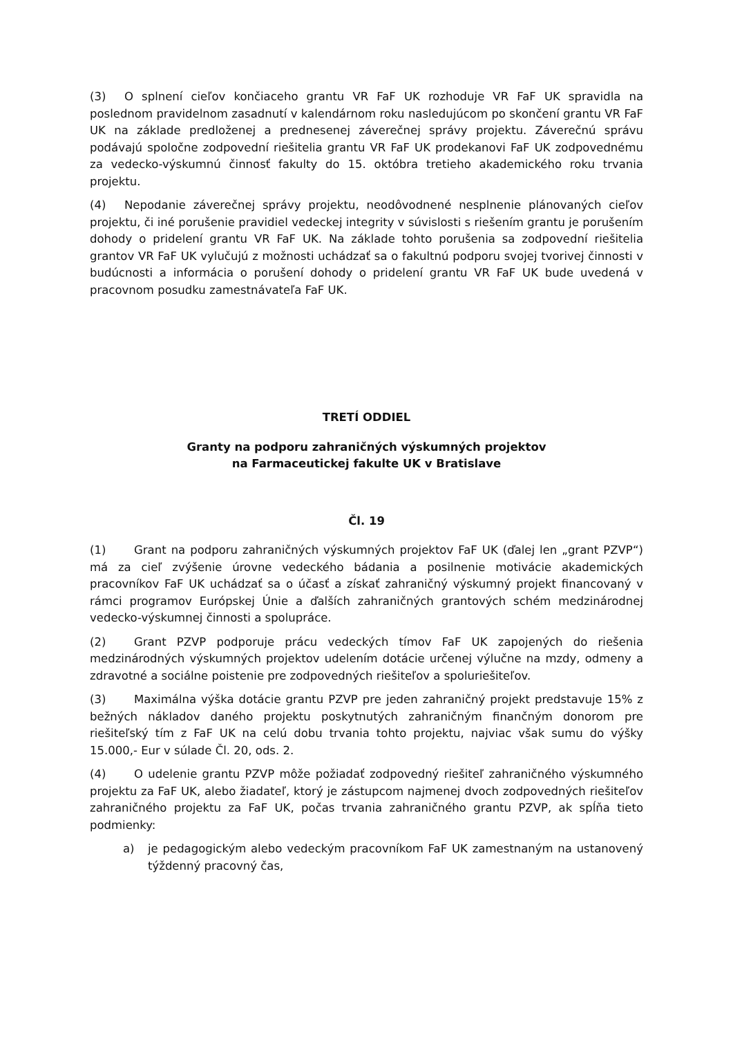(3) O splnení cieľov končiaceho grantu VR FaF UK rozhoduje VR FaF UK spravidla na poslednom pravidelnom zasadnutí v kalendárnom roku nasledujúcom po skončení grantu VR FaF UK na základe predloženej a prednesenej záverečnej správy projektu. Záverečnú správu podávajú spoločne zodpovední riešitelia grantu VR FaF UK prodekanovi FaF UK zodpovednému za vedecko-výskumnú činnosť fakulty do 15. októbra tretieho akademického roku trvania projektu.
(4) Nepodanie záverečnej správy projektu, neodôvodnené nesplnenie plánovaných cieľov projektu, či iné porušenie pravidiel vedeckej integrity v súvislosti s riešením grantu je porušením dohody o pridelení grantu VR FaF UK. Na základe tohto porušenia sa zodpovední riešitelia grantov VR FaF UK vylučujú z možnosti uchádzať sa o fakultnú podporu svojej tvorivej činnosti v budúcnosti a informácia o porušení dohody o pridelení grantu VR FaF UK bude uvedená v pracovnom posudku zamestnávateľa FaF UK.
TRETÍ ODDIEL
Granty na podporu zahraničných výskumných projektov
na Farmaceutickej fakulte UK v Bratislave
Čl. 19
(1) Grant na podporu zahraničných výskumných projektov FaF UK (ďalej len „grant PZVP“) má za cieľ zvýšenie úrovne vedeckého bádania a posilnenie motivácie akademických pracovníkov FaF UK uchádzať sa o účasť a získať zahraničný výskumný projekt financovaný v rámci programov Európskej Únie a ďalších zahraničných grantových schém medzinárodnej vedecko-výskumnej činnosti a spolupráce.
(2) Grant PZVP podporuje prácu vedeckých tímov FaF UK zapojených do riešenia medzinárodných výskumných projektov udelením dotácie určenej výlučne na mzdy, odmeny a zdravotné a sociálne poistenie pre zodpovedných riešiteľov a spoluriešiteľov.
(3) Maximálna výška dotácie grantu PZVP pre jeden zahraničný projekt predstavuje 15% z bežných nákladov daného projektu poskytnutých zahraničným finančným donorom pre riešiteľský tím z FaF UK na celú dobu trvania tohto projektu, najviac však sumu do výšky 15.000,- Eur v súlade Čl. 20, ods. 2.
(4) O udelenie grantu PZVP môže požiadať zodpovedný riešiteľ zahraničného výskumného projektu za FaF UK, alebo žiadateľ, ktorý je zástupcom najmenej dvoch zodpovedných riešiteľov zahraničného projektu za FaF UK, počas trvania zahraničného grantu PZVP, ak spĺňa tieto podmienky:
a) je pedagogickým alebo vedeckým pracovníkom FaF UK zamestnaným na ustanovený týždenný pracovný čas,